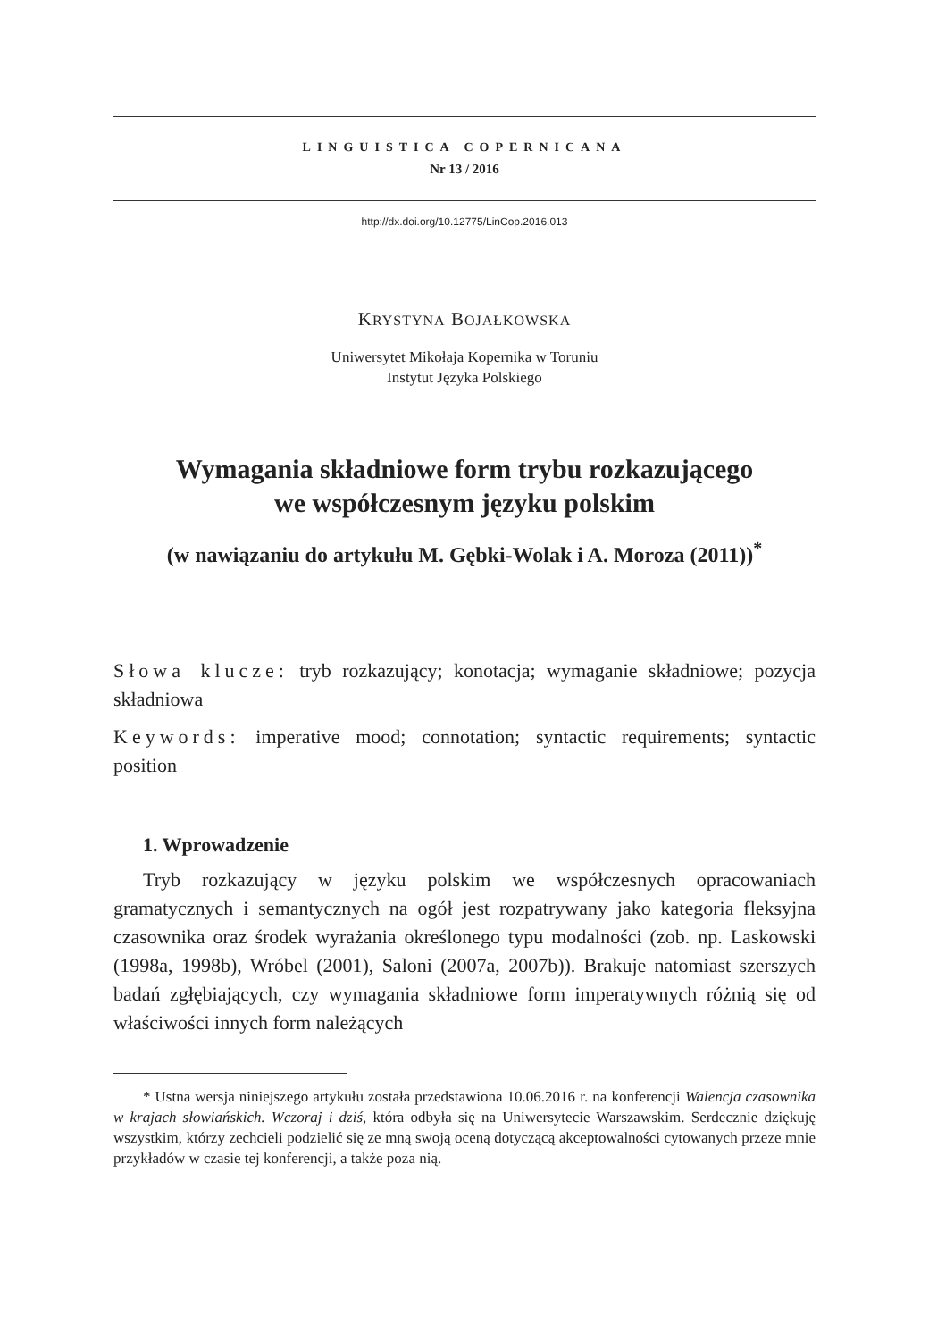LINGUISTICA COPERNICANA
Nr 13 / 2016
http://dx.doi.org/10.12775/LinCop.2016.013
KRYSTYNA BOJAŁKOWSKA
Uniwersytet Mikołaja Kopernika w Toruniu
Instytut Języka Polskiego
Wymagania składniowe form trybu rozkazującego
we współczesnym języku polskim
(w nawiązaniu do artykułu M. Gębki-Wolak i A. Moroza (2011))<sup>*</sup>
Słowa klucze: tryb rozkazujący; konotacja; wymaganie składniowe; pozycja składniowa
Keywords: imperative mood; connotation; syntactic requirements; syntactic position
1. Wprowadzenie
Tryb rozkazujący w języku polskim we współczesnych opracowaniach gramatycznych i semantycznych na ogół jest rozpatrywany jako kategoria fleksyjna czasownika oraz środek wyrażania określonego typu modalności (zob. np. Laskowski (1998a, 1998b), Wróbel (2001), Saloni (2007a, 2007b)). Brakuje natomiast szerszych badań zgłębiających, czy wymagania składniowe form imperatywnych różnią się od właściwości innych form należących
* Ustna wersja niniejszego artykułu została przedstawiona 10.06.2016 r. na konferencji Walencja czasownika w krajach słowiańskich. Wczoraj i dziś, która odbyła się na Uniwersytecie Warszawskim. Serdecznie dziękuję wszystkim, którzy zechcieli podzielić się ze mną swoją oceną dotyczącą akceptowalności cytowanych przeze mnie przykładów w czasie tej konferencji, a także poza nią.